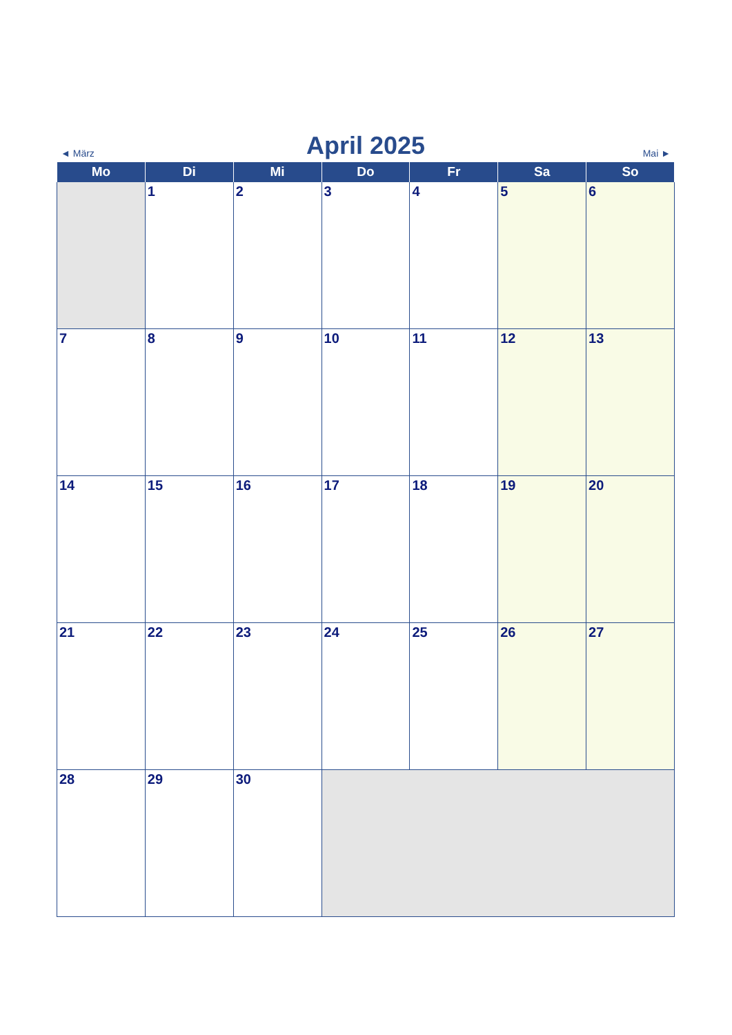◄ März
April 2025
Mai ►
| Mo | Di | Mi | Do | Fr | Sa | So |
| --- | --- | --- | --- | --- | --- | --- |
| | 1 | 2 | 3 | 4 | 5 | 6 |
| 7 | 8 | 9 | 10 | 11 | 12 | 13 |
| 14 | 15 | 16 | 17 | 18 | 19 | 20 |
| 21 | 22 | 23 | 24 | 25 | 26 | 27 |
| 28 | 29 | 30 | | | | |